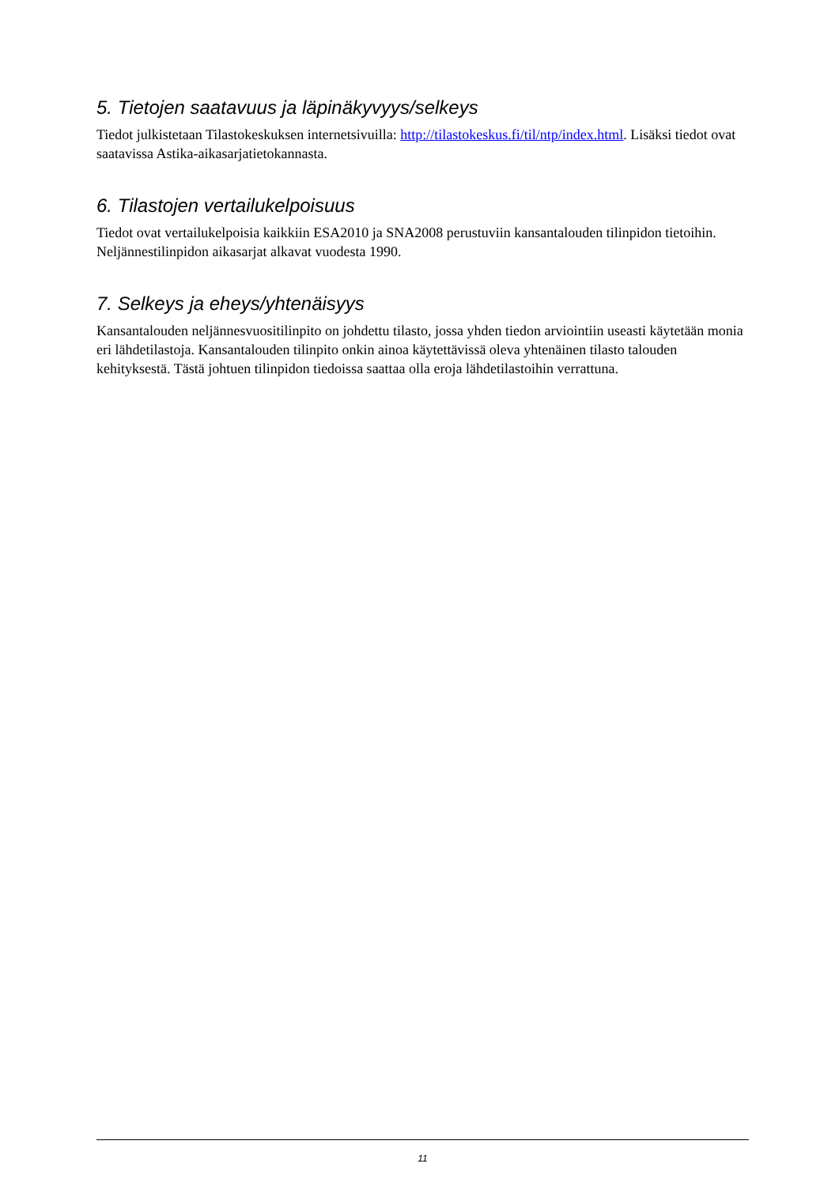5. Tietojen saatavuus ja läpinäkyvyys/selkeys
Tiedot julkistetaan Tilastokeskuksen internetsivuilla: http://tilastokeskus.fi/til/ntp/index.html. Lisäksi tiedot ovat saatavissa Astika-aikasarjatietokannasta.
6. Tilastojen vertailukelpoisuus
Tiedot ovat vertailukelpoisia kaikkiin ESA2010 ja SNA2008 perustuviin kansantalouden tilinpidon tietoihin. Neljännestilinpidon aikasarjat alkavat vuodesta 1990.
7. Selkeys ja eheys/yhtenäisyys
Kansantalouden neljännesvuositilinpito on johdettu tilasto, jossa yhden tiedon arviointiin useasti käytetään monia eri lähdetilastoja. Kansantalouden tilinpito onkin ainoa käytettävissä oleva yhtenäinen tilasto talouden kehityksestä. Tästä johtuen tilinpidon tiedoissa saattaa olla eroja lähdetilastoihin verrattuna.
11